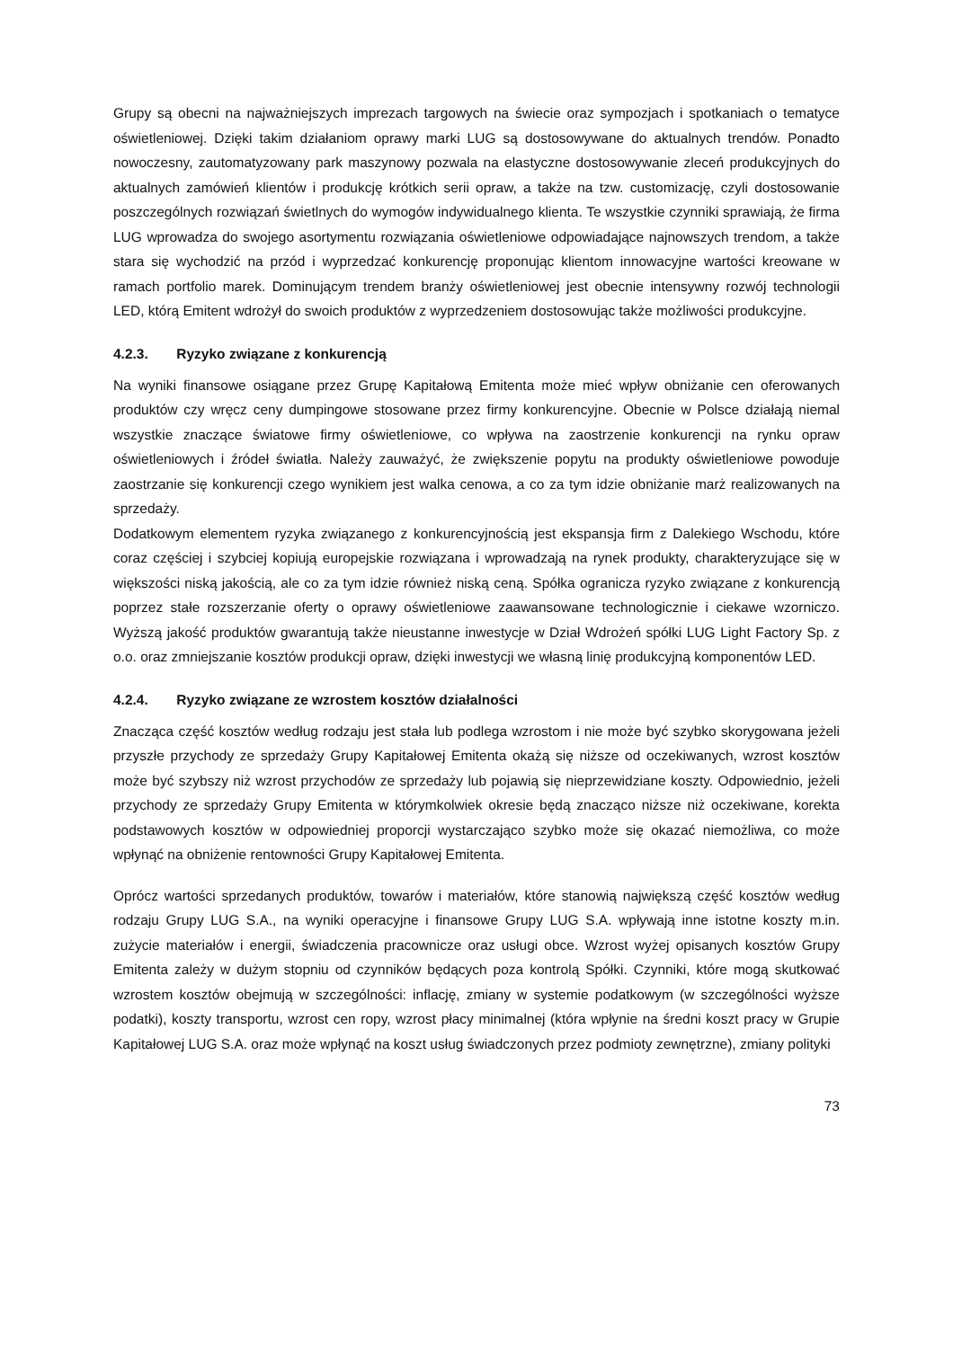Grupy są obecni na najważniejszych imprezach targowych na świecie oraz sympozjach i spotkaniach o tematyce oświetleniowej. Dzięki takim działaniom oprawy marki LUG są dostosowywane do aktualnych trendów. Ponadto nowoczesny, zautomatyzowany park maszynowy pozwala na elastyczne dostosowywanie zleceń produkcyjnych do aktualnych zamówień klientów i produkcję krótkich serii opraw, a także na tzw. customizację, czyli dostosowanie poszczególnych rozwiązań świetlnych do wymogów indywidualnego klienta. Te wszystkie czynniki sprawiają, że firma LUG wprowadza do swojego asortymentu rozwiązania oświetleniowe odpowiadające najnowszych trendom, a także stara się wychodzić na przód i wyprzedzać konkurencję proponując klientom innowacyjne wartości kreowane w ramach portfolio marek. Dominującym trendem branży oświetleniowej jest obecnie intensywny rozwój technologii LED, którą Emitent wdrożył do swoich produktów z wyprzedzeniem dostosowując także możliwości produkcyjne.
4.2.3. Ryzyko związane z konkurencją
Na wyniki finansowe osiągane przez Grupę Kapitałową Emitenta może mieć wpływ obniżanie cen oferowanych produktów czy wręcz ceny dumpingowe stosowane przez firmy konkurencyjne. Obecnie w Polsce działają niemal wszystkie znaczące światowe firmy oświetleniowe, co wpływa na zaostrzenie konkurencji na rynku opraw oświetleniowych i źródeł światła. Należy zauważyć, że zwiększenie popytu na produkty oświetleniowe powoduje zaostrzanie się konkurencji czego wynikiem jest walka cenowa, a co za tym idzie obniżanie marż realizowanych na sprzedaży.
Dodatkowym elementem ryzyka związanego z konkurencyjnością jest ekspansja firm z Dalekiego Wschodu, które coraz częściej i szybciej kopiują europejskie rozwiązana i wprowadzają na rynek produkty, charakteryzujące się w większości niską jakością, ale co za tym idzie również niską ceną. Spółka ogranicza ryzyko związane z konkurencją poprzez stałe rozszerzanie oferty o oprawy oświetleniowe zaawansowane technologicznie i ciekawe wzorniczo. Wyższą jakość produktów gwarantują także nieustanne inwestycje w Dział Wdrożeń spółki LUG Light Factory Sp. z o.o. oraz zmniejszanie kosztów produkcji opraw, dzięki inwestycji we własną linię produkcyjną komponentów LED.
4.2.4. Ryzyko związane ze wzrostem kosztów działalności
Znacząca część kosztów według rodzaju jest stała lub podlega wzrostom i nie może być szybko skorygowana jeżeli przyszłe przychody ze sprzedaży Grupy Kapitałowej Emitenta okażą się niższe od oczekiwanych, wzrost kosztów może być szybszy niż wzrost przychodów ze sprzedaży lub pojawią się nieprzewidziane koszty. Odpowiednio, jeżeli przychody ze sprzedaży Grupy Emitenta w którymkolwiek okresie będą znacząco niższe niż oczekiwane, korekta podstawowych kosztów w odpowiedniej proporcji wystarczająco szybko może się okazać niemożliwa, co może wpłynąć na obniżenie rentowności Grupy Kapitałowej Emitenta.
Oprócz wartości sprzedanych produktów, towarów i materiałów, które stanowią największą część kosztów według rodzaju Grupy LUG S.A., na wyniki operacyjne i finansowe Grupy LUG S.A. wpływają inne istotne koszty m.in. zużycie materiałów i energii, świadczenia pracownicze oraz usługi obce. Wzrost wyżej opisanych kosztów Grupy Emitenta zależy w dużym stopniu od czynników będących poza kontrolą Spółki. Czynniki, które mogą skutkować wzrostem kosztów obejmują w szczególności: inflację, zmiany w systemie podatkowym (w szczególności wyższe podatki), koszty transportu, wzrost cen ropy, wzrost płacy minimalnej (która wpłynie na średni koszt pracy w Grupie Kapitałowej LUG S.A. oraz może wpłynąć na koszt usług świadczonych przez podmioty zewnętrzne), zmiany polityki
73